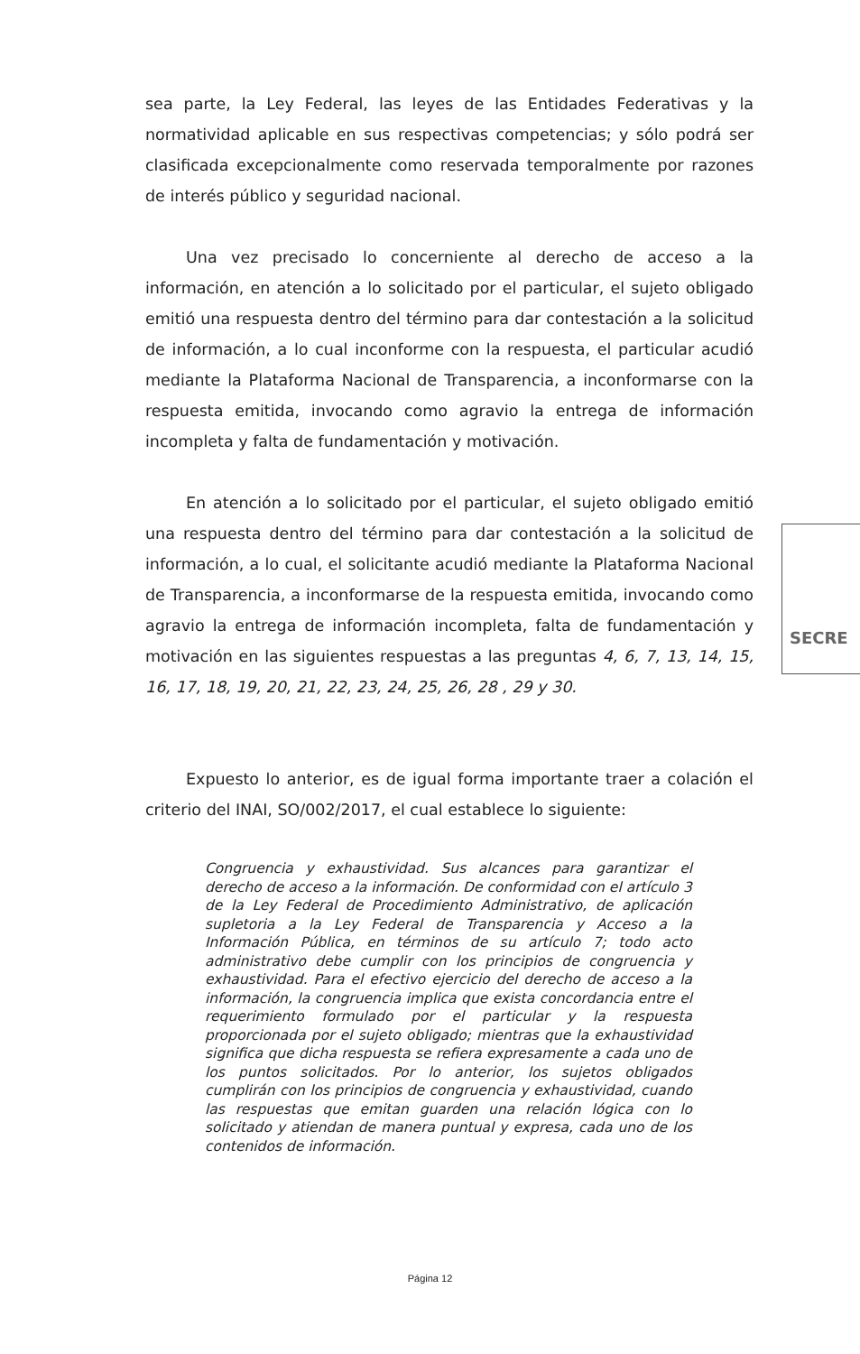sea parte, la Ley Federal, las leyes de las Entidades Federativas y la normatividad aplicable en sus respectivas competencias; y sólo podrá ser clasificada excepcionalmente como reservada temporalmente por razones de interés público y seguridad nacional.
Una vez precisado lo concerniente al derecho de acceso a la información, en atención a lo solicitado por el particular, el sujeto obligado emitió una respuesta dentro del término para dar contestación a la solicitud de información, a lo cual inconforme con la respuesta, el particular acudió mediante la Plataforma Nacional de Transparencia, a inconformarse con la respuesta emitida, invocando como agravio la entrega de información incompleta y falta de fundamentación y motivación.
En atención a lo solicitado por el particular, el sujeto obligado emitió una respuesta dentro del término para dar contestación a la solicitud de información, a lo cual, el solicitante acudió mediante la Plataforma Nacional de Transparencia, a inconformarse de la respuesta emitida, invocando como agravio la entrega de información incompleta, falta de fundamentación y motivación en las siguientes respuestas a las preguntas 4, 6, 7, 13, 14, 15, 16, 17, 18, 19, 20, 21, 22, 23, 24, 25, 26, 28 , 29 y 30.
Expuesto lo anterior, es de igual forma importante traer a colación el criterio del INAI, SO/002/2017, el cual establece lo siguiente:
Congruencia y exhaustividad. Sus alcances para garantizar el derecho de acceso a la información. De conformidad con el artículo 3 de la Ley Federal de Procedimiento Administrativo, de aplicación supletoria a la Ley Federal de Transparencia y Acceso a la Información Pública, en términos de su artículo 7; todo acto administrativo debe cumplir con los principios de congruencia y exhaustividad. Para el efectivo ejercicio del derecho de acceso a la información, la congruencia implica que exista concordancia entre el requerimiento formulado por el particular y la respuesta proporcionada por el sujeto obligado; mientras que la exhaustividad significa que dicha respuesta se refiera expresamente a cada uno de los puntos solicitados. Por lo anterior, los sujetos obligados cumplirán con los principios de congruencia y exhaustividad, cuando las respuestas que emitan guarden una relación lógica con lo solicitado y atiendan de manera puntual y expresa, cada uno de los contenidos de información.
SECRE
Página 12